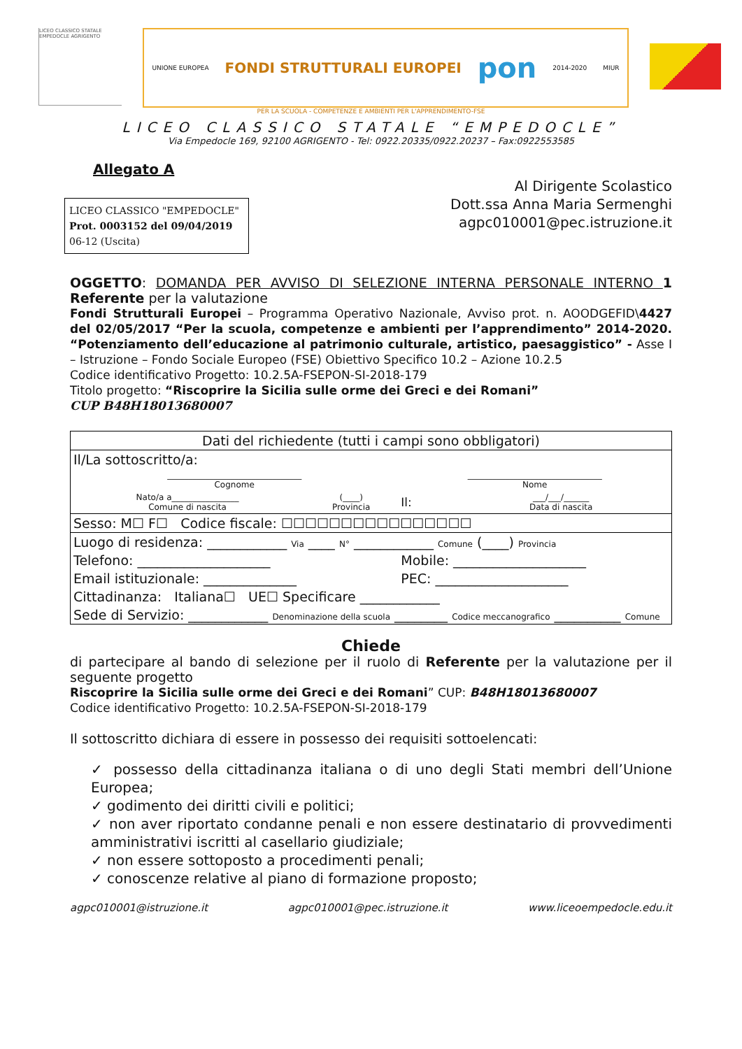LICEO CLASSICO STATALE EMPEDOCLE AGRIGENTO
UNIONE EUROPEA FONDI STRUTTURALI EUROPEI pon 2014-2020 MIUR
PER LA SCUOLA - COMPETENZE E AMBIENTI PER L'APPRENDIMENTO-FSE
LICEO CLASSICO STATALE “EMPEDOCLE”
Via Empedocle 169, 92100 AGRIGENTO - Tel: 0922.20335/0922.20237 – Fax:0922553585
Allegato A
LICEO CLASSICO "EMPEDOCLE"
Prot. 0003152 del 09/04/2019
06-12 (Uscita)
Al Dirigente Scolastico
Dott.ssa Anna Maria Sermenghi
agpc010001@pec.istruzione.it
OGGETTO: DOMANDA PER AVVISO DI SELEZIONE INTERNA PERSONALE INTERNO 1 Referente per la valutazione
Fondi Strutturali Europei – Programma Operativo Nazionale, Avviso prot. n. AOODGEFID\4427 del 02/05/2017 “Per la scuola, competenze e ambienti per l’apprendimento” 2014-2020. “Potenziamento dell’educazione al patrimonio culturale, artistico, paesaggistico” - Asse I – Istruzione – Fondo Sociale Europeo (FSE) Obiettivo Specifico 10.2 – Azione 10.2.5
Codice identificativo Progetto: 10.2.5A-FSEPON-SI-2018-179
Titolo progetto: “Riscoprire la Sicilia sulle orme dei Greci e dei Romani”
CUP B48H18013680007
| Dati del richiedente (tutti i campi sono obbligatori) | | | |
| Il/La sottoscritto/a: | | | |
| ________________________________ Cognome | | ________________________________ Nome | |
| Nato/a a________________ Comune di nascita | (____) Provincia | Il: | ___/___/______ Data di nascita |
| Sesso: M☐ F☐ Codice fiscale: ☐☐☐☐☐☐☐☐☐☐☐☐☐☐☐☐ | | | |
| Luogo di residenza: ____________ Via ____ N° ____________ Comune (____) Provincia | | | |
| Telefono: ____________________ | | Mobile: ____________________ | |
| Email istituzionale: ______________ | | PEC: ____________________ | |
| Cittadinanza: Italiana☐ UE☐ Specificare ____________ | | | |
| Sede di Servizio: ____________ Denominazione della scuola ________ Codice meccanografico __________ Comune | | | |
Chiede
di partecipare al bando di selezione per il ruolo di Referente per la valutazione per il seguente progetto
Riscoprire la Sicilia sulle orme dei Greci e dei Romani” CUP: B48H18013680007
Codice identificativo Progetto: 10.2.5A-FSEPON-SI-2018-179
Il sottoscritto dichiara di essere in possesso dei requisiti sottoelencati:
✓ possesso della cittadinanza italiana o di uno degli Stati membri dell’Unione Europea;
✓ godimento dei diritti civili e politici;
✓ non aver riportato condanne penali e non essere destinatario di provvedimenti amministrativi iscritti al casellario giudiziale;
✓ non essere sottoposto a procedimenti penali;
✓ conoscenze relative al piano di formazione proposto;
agpc010001@istruzione.it agpc010001@pec.istruzione.it www.liceoempedocle.edu.it